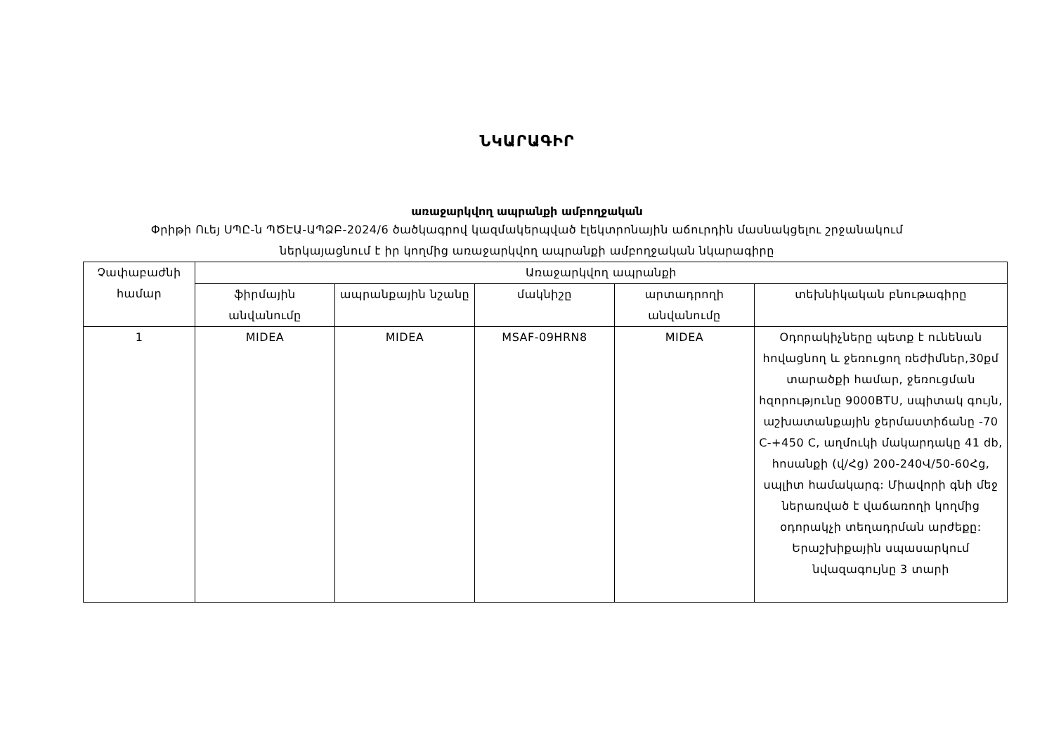ՆԿԱՐԱԳԻՐ
առաջարկվող ապրանքի ամբողջական
Փրիթի Ուեյ ՍՊԸ-ն ՊԾԷԱ-ԱՊՁԲ-2024/6 ծածկագրով կազմակերպված էլեկտրոնային աճուրդին մասնակցելու շրջանակում ներկայացնում է իր կողմից առաջարկվող ապրանքի ամբողջական նկարագիրը
| Չափաբաժնի համար | Առաջարկվող ապրանքի | | | | |
| --- | --- | --- | --- | --- | --- |
| | ֆիրմային անվանումը | ապրանքային նշանը | մակնիշը | արտադրողի անվանումը | տեխնիկական բնութագիրը |
| 1 | MIDEA | MIDEA | MSAF-09HRN8 | MIDEA | Օդորակիչները պետք է ունենան հովացնող և ջեռուցող ռեժիմներ,30քմ տարածքի համար, ջեռուցման հզորությունը 9000BTU, սպիտակ գույն, աշխատանքային ջերմաստիճանը -70 C-+450 C, աղմուկի մակարդակը 41 db, հոսանքի (վ/Հց) 200-240Վ/50-60Հց, սպլիտ համակարգ: Միավորի գնի մեջ ներառված է վաճառողի կողմից օդորակչի տեղադրման արժեքը: Երաշխիքային սպասարկում նվազագույնը 3 տարի |